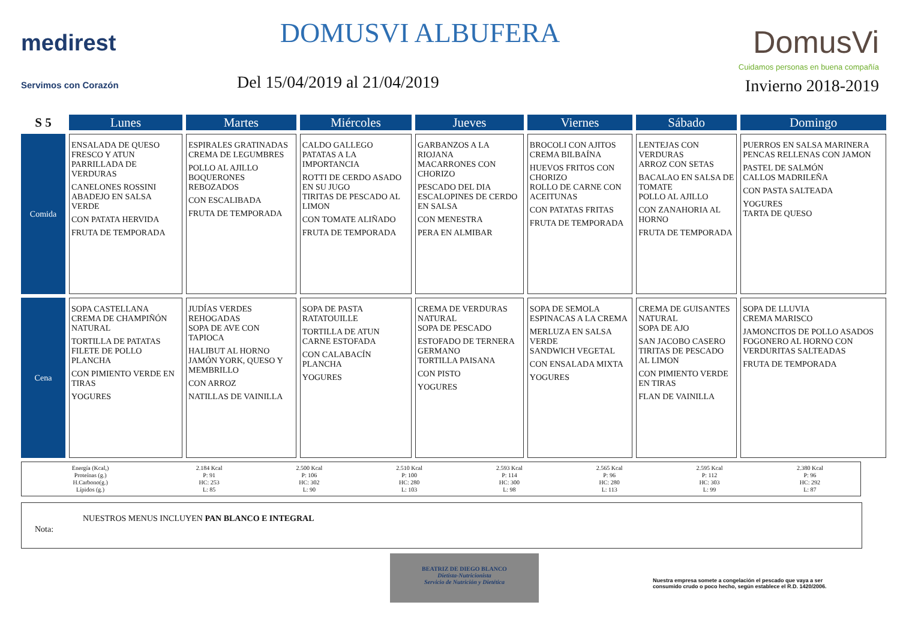medirest
Servimos con Corazón
DOMUSVI ALBUFERA
Del 15/04/2019 al 21/04/2019
DomusVi
Cuidamos personas en buena compañía
Invierno 2018-2019
| S 5 | Lunes | Martes | Miércoles | Jueves | Viernes | Sábado | Domingo |
| --- | --- | --- | --- | --- | --- | --- | --- |
| Comida | ENSALADA DE QUESO FRESCO Y ATUN PARRILLADA DE VERDURAS CANELONES ROSSINI ABADEJO EN SALSA VERDE CON PATATA HERVIDA FRUTA DE TEMPORADA | ESPIRALES GRATINADAS CREMA DE LEGUMBRES POLLO AL AJILLO BOQUERONES REBOZADOS CON ESCALIBADA FRUTA DE TEMPORADA | CALDO GALLEGO PATATAS A LA IMPORTANCIA ROTTI DE CERDO ASADO EN SU JUGO TIRITAS DE PESCADO AL LIMON CON TOMATE ALIÑADO FRUTA DE TEMPORADA | GARBANZOS A LA RIOJANA MACARRONES CON CHORIZO PESCADO DEL DIA ESCALOPINES DE CERDO EN SALSA CON MENESTRA PERA EN ALMIBAR | BROCOLI CON AJITOS CREMA BILBAÍNA HUEVOS FRITOS CON CHORIZO ROLLO DE CARNE CON ACEITUNAS CON PATATAS FRITAS FRUTA DE TEMPORADA | LENTEJAS CON VERDURAS ARROZ CON SETAS BACALAO EN SALSA DE TOMATE POLLO AL AJILLO CON ZANAHORIA AL HORNO FRUTA DE TEMPORADA | PUERROS EN SALSA MARINERA PENCAS RELLENAS CON JAMON PASTEL DE SALMÓN CALLOS MADRILEÑA CON PASTA SALTEADA YOGURES TARTA DE QUESO |
| Cena | SOPA CASTELLANA CREMA DE CHAMPIÑÓN NATURAL TORTILLA DE PATATAS FILETE DE POLLO PLANCHA CON PIMIENTO VERDE EN TIRAS YOGURES | JUDÍAS VERDES REHOGADAS SOPA DE AVE CON TAPIOCA HALIBUT AL HORNO JAMÓN YORK, QUESO Y MEMBRILLO CON ARROZ NATILLAS DE VAINILLA | SOPA DE PASTA RATATOUILLE TORTILLA DE ATUN CARNE ESTOFADA CON CALABACÍN PLANCHA YOGURES | CREMA DE VERDURAS NATURAL SOPA DE PESCADO ESTOFADO DE TERNERA GERMANO TORTILLA PAISANA CON PISTO YOGURES | SOPA DE SEMOLA ESPINACAS A LA CREMA MERLUZA EN SALSA VERDE SANDWICH VEGETAL CON ENSALADA MIXTA YOGURES | CREMA DE GUISANTES NATURAL SOPA DE AJO SAN JACOBO CASERO TIRITAS DE PESCADO AL LIMON CON PIMIENTO VERDE EN TIRAS FLAN DE VAINILLA | SOPA DE LLUVIA CREMA MARISCO JAMONCITOS DE POLLO ASADOS FOGONERO AL HORNO CON VERDURITAS SALTEADAS FRUTA DE TEMPORADA |
| Energía (Kcal,) Proteínas (g.) H.Carbono(g.) Lípidos (g.) | 2.184 Kcal P: 91 HC: 253 L: 85 | 2.500 Kcal P: 106 HC: 302 L: 90 | 2.510 Kcal P: 100 HC: 280 L: 103 | 2.593 Kcal P: 114 HC: 300 L: 98 | 2.565 Kcal P: 96 HC: 280 L: 113 | 2.595 Kcal P: 112 HC: 303 L: 99 | 2.380 Kcal P: 96 HC: 292 L: 87 |
Nota:
NUESTROS MENUS INCLUYEN PAN BLANCO E INTEGRAL
BEATRIZ DE DIEGO BLANCO
Dietista-Nutricionista
Servicio de Nutrición y Dietética
Nuestra empresa somete a congelación el pescado que vaya a ser consumido crudo o poco hecho, según establece el R.D. 1420/2006.